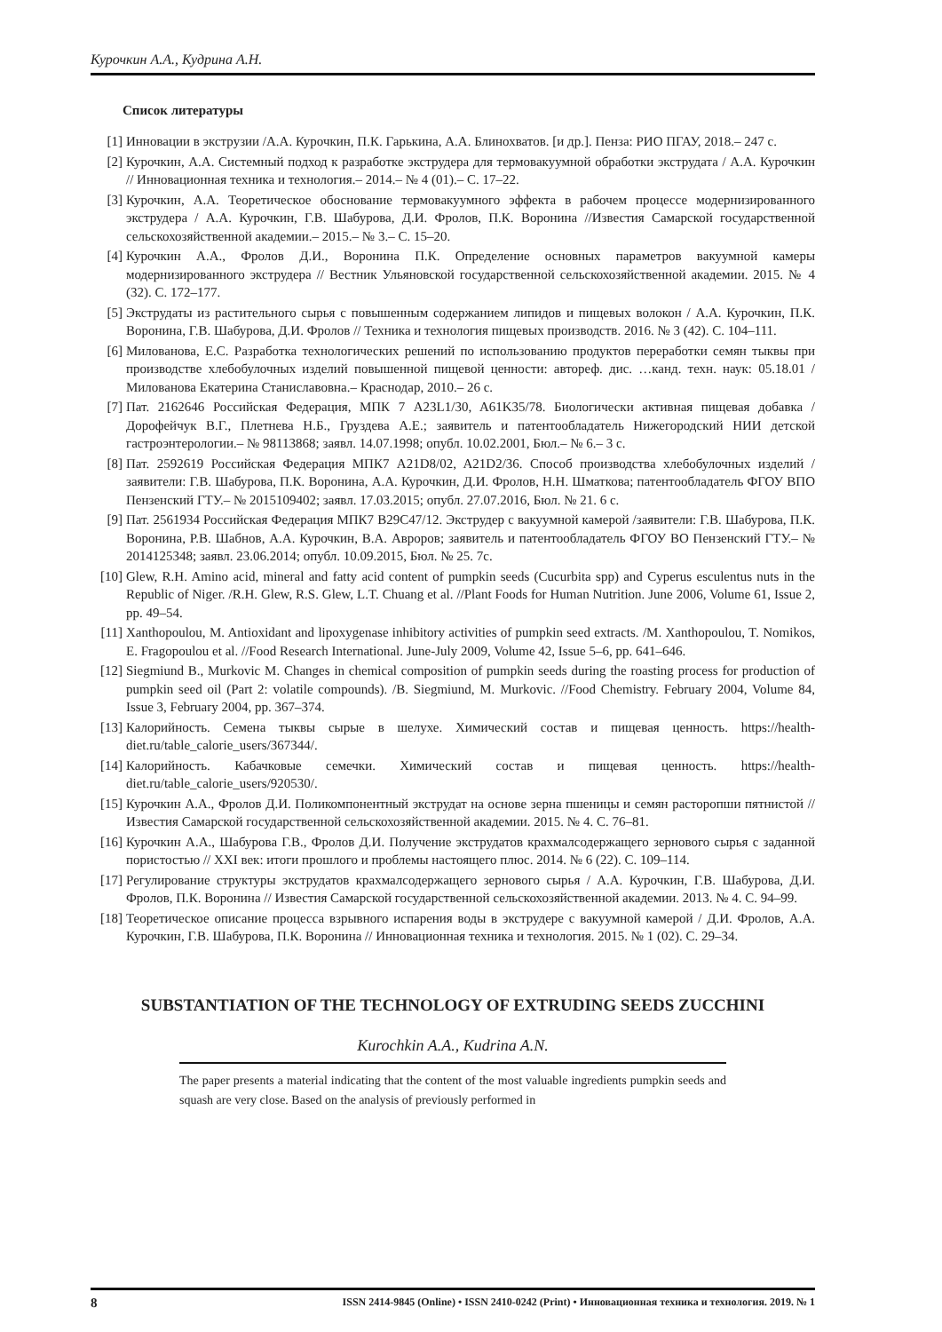Курочкин А.А., Кудрина А.Н.
Список литературы
[1] Инновации в экструзии /А.А. Курочкин, П.К. Гарькина, А.А. Блинохватов. [и др.]. Пенза: РИО ПГАУ, 2018.– 247 с.
[2] Курочкин, А.А. Системный подход к разработке экструдера для термовакуумной обработки экструдата / А.А. Курочкин // Инновационная техника и технология.– 2014.– № 4 (01).– С. 17–22.
[3] Курочкин, А.А. Теоретическое обоснование термовакуумного эффекта в рабочем процессе модернизированного экструдера / А.А. Курочкин, Г.В. Шабурова, Д.И. Фролов, П.К. Воронина //Известия Самарской государственной сельскохозяйственной академии.– 2015.– № 3.– С. 15–20.
[4] Курочкин А.А., Фролов Д.И., Воронина П.К. Определение основных параметров вакуумной камеры модернизированного экструдера // Вестник Ульяновской государственной сельскохозяйственной академии. 2015. № 4 (32). С. 172–177.
[5] Экструдаты из растительного сырья с повышенным содержанием липидов и пищевых волокон / А.А. Курочкин, П.К. Воронина, Г.В. Шабурова, Д.И. Фролов // Техника и технология пищевых производств. 2016. № 3 (42). С. 104–111.
[6] Милованова, Е.С. Разработка технологических решений по использованию продуктов переработки семян тыквы при производстве хлебобулочных изделий повышенной пищевой ценности: автореф. дис. …канд. техн. наук: 05.18.01 /Милованова Екатерина Станиславовна.– Краснодар, 2010.– 26 с.
[7] Пат. 2162646 Российская Федерация, МПК 7 A23L1/30, A61K35/78. Биологически активная пищевая добавка /Дорофейчук В.Г., Плетнева Н.Б., Груздева А.Е.; заявитель и патентообладатель Нижегородский НИИ детской гастроэнтерологии.– № 98113868; заявл. 14.07.1998; опубл. 10.02.2001, Бюл.– № 6.– 3 с.
[8] Пат. 2592619 Российская Федерация МПК7 A21D8/02, A21D2/36. Способ производства хлебобулочных изделий /заявители: Г.В. Шабурова, П.К. Воронина, А.А. Курочкин, Д.И. Фролов, Н.Н. Шматкова; патентообладатель ФГОУ ВПО Пензенский ГТУ.– № 2015109402; заявл. 17.03.2015; опубл. 27.07.2016, Бюл. № 21. 6 с.
[9] Пат. 2561934 Российская Федерация МПК7 B29C47/12. Экструдер с вакуумной камерой /заявители: Г.В. Шабурова, П.К. Воронина, Р.В. Шабнов, А.А. Курочкин, В.А. Авроров; заявитель и патентообладатель ФГОУ ВО Пензенский ГТУ.– № 2014125348; заявл. 23.06.2014; опубл. 10.09.2015, Бюл. № 25. 7с.
[10] Glew, R.H. Amino acid, mineral and fatty acid content of pumpkin seeds (Cucurbita spp) and Cyperus esculentus nuts in the Republic of Niger. /R.H. Glew, R.S. Glew, L.T. Chuang et al. //Plant Foods for Human Nutrition. June 2006, Volume 61, Issue 2, pp. 49–54.
[11] Xanthopoulou, M. Antioxidant and lipoxygenase inhibitory activities of pumpkin seed extracts. /M. Xanthopoulou, T. Nomikos, E. Fragopoulou et al. //Food Research International. June-July 2009, Volume 42, Issue 5–6, pp. 641–646.
[12] Siegmiund B., Murkovic M. Changes in chemical composition of pumpkin seeds during the roasting process for production of pumpkin seed oil (Part 2: volatile compounds). /B. Siegmiund, M. Murkovic. //Food Chemistry. February 2004, Volume 84, Issue 3, February 2004, pp. 367–374.
[13] Калорийность. Семена тыквы сырые в шелухе. Химический состав и пищевая ценность. https://health-diet.ru/table_calorie_users/367344/.
[14] Калорийность. Кабачковые семечки. Химический состав и пищевая ценность. https://health-diet.ru/table_calorie_users/920530/.
[15] Курочкин А.А., Фролов Д.И. Поликомпонентный экструдат на основе зерна пшеницы и семян расторопши пятнистой // Известия Самарской государственной сельскохозяйственной академии. 2015. № 4. С. 76–81.
[16] Курочкин А.А., Шабурова Г.В., Фролов Д.И. Получение экструдатов крахмалсодержащего зернового сырья с заданной пористостью // XXI век: итоги прошлого и проблемы настоящего плюс. 2014. № 6 (22). С. 109–114.
[17] Регулирование структуры экструдатов крахмалсодержащего зернового сырья / А.А. Курочкин, Г.В. Шабурова, Д.И. Фролов, П.К. Воронина // Известия Самарской государственной сельскохозяйственной академии. 2013. № 4. С. 94–99.
[18] Теоретическое описание процесса взрывного испарения воды в экструдере с вакуумной камерой / Д.И. Фролов, А.А. Курочкин, Г.В. Шабурова, П.К. Воронина // Инновационная техника и технология. 2015. № 1 (02). С. 29–34.
SUBSTANTIATION OF THE TECHNOLOGY OF EXTRUDING SEEDS ZUCCHINI
Kurochkin A.A., Kudrina A.N.
The paper presents a material indicating that the content of the most valuable ingredients pumpkin seeds and squash are very close. Based on the analysis of previously performed in
8 ISSN 2414-9845 (Online) • ISSN 2410-0242 (Print) • Инновационная техника и технология. 2019. № 1